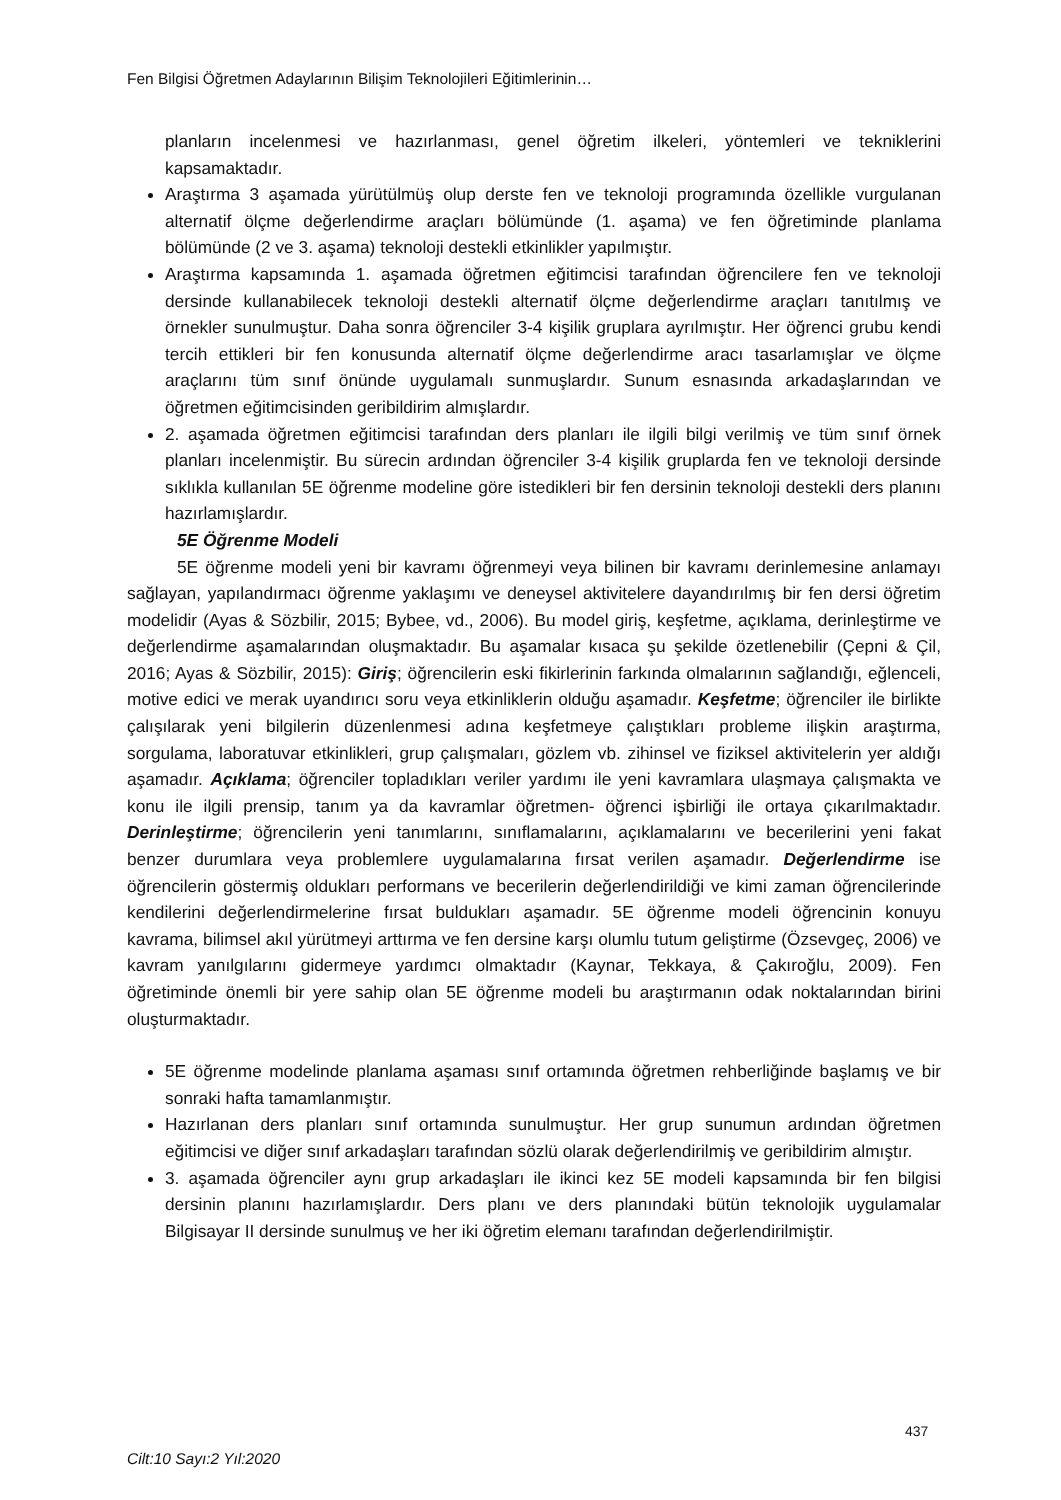Fen Bilgisi Öğretmen Adaylarının Bilişim Teknolojileri Eğitimlerinin…
planların incelenmesi ve hazırlanması, genel öğretim ilkeleri, yöntemleri ve tekniklerini kapsamaktadır.
Araştırma 3 aşamada yürütülmüş olup derste fen ve teknoloji programında özellikle vurgulanan alternatif ölçme değerlendirme araçları bölümünde (1. aşama) ve fen öğretiminde planlama bölümünde (2 ve 3. aşama) teknoloji destekli etkinlikler yapılmıştır.
Araştırma kapsamında 1. aşamada öğretmen eğitimcisi tarafından öğrencilere fen ve teknoloji dersinde kullanabilecek teknoloji destekli alternatif ölçme değerlendirme araçları tanıtılmış ve örnekler sunulmuştur. Daha sonra öğrenciler 3-4 kişilik gruplara ayrılmıştır. Her öğrenci grubu kendi tercih ettikleri bir fen konusunda alternatif ölçme değerlendirme aracı tasarlamışlar ve ölçme araçlarını tüm sınıf önünde uygulamalı sunmuşlardır. Sunum esnasında arkadaşlarından ve öğretmen eğitimcisinden geribildirim almışlardır.
2. aşamada öğretmen eğitimcisi tarafından ders planları ile ilgili bilgi verilmiş ve tüm sınıf örnek planları incelenmiştir. Bu sürecin ardından öğrenciler 3-4 kişilik gruplarda fen ve teknoloji dersinde sıklıkla kullanılan 5E öğrenme modeline göre istedikleri bir fen dersinin teknoloji destekli ders planını hazırlamışlardır.
5E Öğrenme Modeli
5E öğrenme modeli yeni bir kavramı öğrenmeyi veya bilinen bir kavramı derinlemesine anlamayı sağlayan, yapılandırmacı öğrenme yaklaşımı ve deneysel aktivitelere dayandırılmış bir fen dersi öğretim modelidir (Ayas & Sözbilir, 2015; Bybee, vd., 2006). Bu model giriş, keşfetme, açıklama, derinleştirme ve değerlendirme aşamalarından oluşmaktadır. Bu aşamalar kısaca şu şekilde özetlenebilir (Çepni & Çil, 2016; Ayas & Sözbilir, 2015): Giriş; öğrencilerin eski fikirlerinin farkında olmalarının sağlandığı, eğlenceli, motive edici ve merak uyandırıcı soru veya etkinliklerin olduğu aşamadır. Keşfetme; öğrenciler ile birlikte çalışılarak yeni bilgilerin düzenlenmesi adına keşfetmeye çalıştıkları probleme ilişkin araştırma, sorgulama, laboratuvar etkinlikleri, grup çalışmaları, gözlem vb. zihinsel ve fiziksel aktivitelerin yer aldığı aşamadır. Açıklama; öğrenciler topladıkları veriler yardımı ile yeni kavramlara ulaşmaya çalışmakta ve konu ile ilgili prensip, tanım ya da kavramlar öğretmen- öğrenci işbirliği ile ortaya çıkarılmaktadır. Derinleştirme; öğrencilerin yeni tanımlarını, sınıflamalarını, açıklamalarını ve becerilerini yeni fakat benzer durumlara veya problemlere uygulamalarına fırsat verilen aşamadır. Değerlendirme ise öğrencilerin göstermiş oldukları performans ve becerilerin değerlendirildiği ve kimi zaman öğrencilerinde kendilerini değerlendirmelerine fırsat buldukları aşamadır. 5E öğrenme modeli öğrencinin konuyu kavrama, bilimsel akıl yürütmeyi arttırma ve fen dersine karşı olumlu tutum geliştirme (Özsevgeç, 2006) ve kavram yanılgılarını gidermeye yardımcı olmaktadır (Kaynar, Tekkaya, & Çakıroğlu, 2009). Fen öğretiminde önemli bir yere sahip olan 5E öğrenme modeli bu araştırmanın odak noktalarından birini oluşturmaktadır.
5E öğrenme modelinde planlama aşaması sınıf ortamında öğretmen rehberliğinde başlamış ve bir sonraki hafta tamamlanmıştır.
Hazırlanan ders planları sınıf ortamında sunulmuştur. Her grup sunumun ardından öğretmen eğitimcisi ve diğer sınıf arkadaşları tarafından sözlü olarak değerlendirilmiş ve geribildirim almıştır.
3. aşamada öğrenciler aynı grup arkadaşları ile ikinci kez 5E modeli kapsamında bir fen bilgisi dersinin planını hazırlamışlardır. Ders planı ve ders planındaki bütün teknolojik uygulamalar Bilgisayar II dersinde sunulmuş ve her iki öğretim elemanı tarafından değerlendirilmiştir.
437
Cilt:10 Sayı:2 Yıl:2020